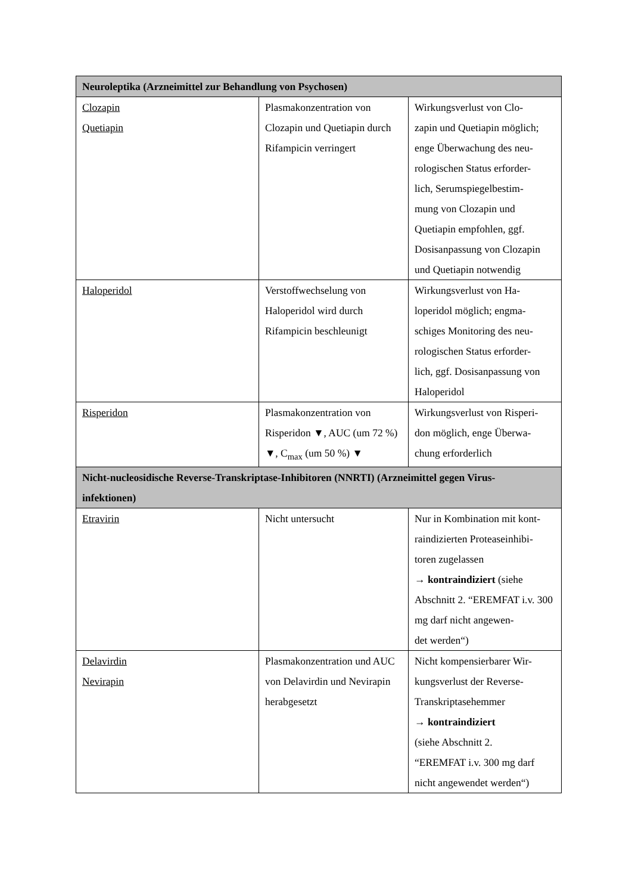| Neuroleptika (Arzneimittel zur Behandlung von Psychosen) | | |
| Clozapin Quetiapin | Plasmakonzentration von Clozapin und Quetiapin durch Rifampicin verringert | Wirkungsverlust von Clo- zapin und Quetiapin möglich; enge Überwachung des neu- rologischen Status erforder- lich, Serumspiegelbestim- mung von Clozapin und Quetiapin empfohlen, ggf. Dosisanpassung von Clozapin und Quetiapin notwendig |
| Haloperidol | Verstoffwechselung von Haloperidol wird durch Rifampicin beschleunigt | Wirkungsverlust von Ha- loperidol möglich; engma- schiges Monitoring des neu- rologischen Status erforder- lich, ggf. Dosisanpassung von Haloperidol |
| Risperidon | Plasmakonzentration von Risperidon ▼, AUC (um 72 %) ▼, C<sub>max</sub> (um 50 %) ▼ | Wirkungsverlust von Risperi- don möglich, enge Überwa- chung erforderlich |
| Nicht-nucleosidische Reverse-Transkriptase-Inhibitoren (NNRTI) (Arzneimittel gegen Virus- infektionen) | | |
| Etravirin | Nicht untersucht | Nur in Kombination mit kont- raindizierten Proteaseinhibi- toren zugelassen → kontraindiziert (siehe Abschnitt 2. “EREMFAT i.v. 300 mg darf nicht angewen- det werden“) |
| Delavirdin Nevirapin | Plasmakonzentration und AUC von Delavirdin und Nevirapin herabgesetzt | Nicht kompensierbarer Wir- kungsverlust der Reverse- Transkriptasehemmer → kontraindiziert (siehe Abschnitt 2. “EREMFAT i.v. 300 mg darf nicht angewendet werden“) |